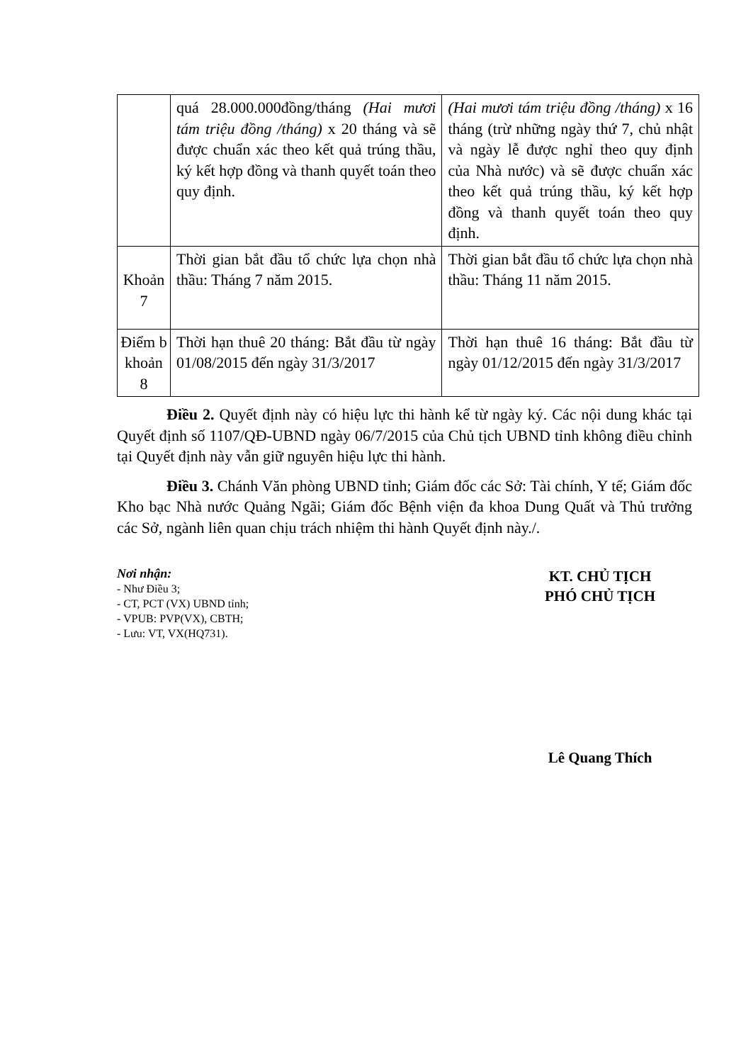| | quá 28.000.000đồng/tháng (Hai mươi tám triệu đồng /tháng) x 20 tháng và sẽ được chuẩn xác theo kết quả trúng thầu, ký kết hợp đồng và thanh quyết toán theo quy định. | (Hai mươi tám triệu đồng /tháng) x 16 tháng (trừ những ngày thứ 7, chủ nhật và ngày lễ được nghỉ theo quy định của Nhà nước) và sẽ được chuẩn xác theo kết quả trúng thầu, ký kết hợp đồng và thanh quyết toán theo quy định. |
| Khoản 7 | Thời gian bắt đầu tổ chức lựa chọn nhà thầu: Tháng 7 năm 2015. | Thời gian bắt đầu tổ chức lựa chọn nhà thầu: Tháng 11 năm 2015. |
| Điểm b khoản 8 | Thời hạn thuê 20 tháng: Bắt đầu từ ngày 01/08/2015 đến ngày 31/3/2017 | Thời hạn thuê 16 tháng: Bắt đầu từ ngày 01/12/2015 đến ngày 31/3/2017 |
Điều 2. Quyết định này có hiệu lực thi hành kể từ ngày ký. Các nội dung khác tại Quyết định số 1107/QĐ-UBND ngày 06/7/2015 của Chủ tịch UBND tỉnh không điều chỉnh tại Quyết định này vẫn giữ nguyên hiệu lực thi hành.
Điều 3. Chánh Văn phòng UBND tỉnh; Giám đốc các Sở: Tài chính, Y tế; Giám đốc Kho bạc Nhà nước Quảng Ngãi; Giám đốc Bệnh viện đa khoa Dung Quất và Thủ trưởng các Sở, ngành liên quan chịu trách nhiệm thi hành Quyết định này./.
Nơi nhận:
- Như Điều 3;
- CT, PCT (VX) UBND tỉnh;
- VPUB: PVP(VX), CBTH;
- Lưu: VT, VX(HQ731).
KT. CHỦ TỊCH
PHÓ CHỦ TỊCH
Lê Quang Thích